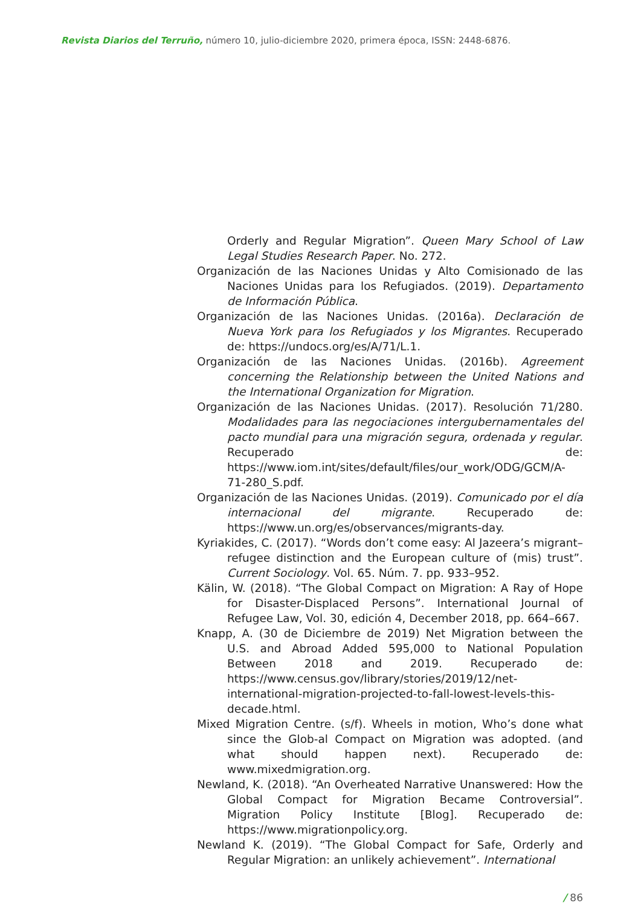Revista Diarios del Terruño, número 10, julio-diciembre 2020, primera época, ISSN: 2448-6876.
Orderly and Regular Migration”. Queen Mary School of Law Legal Studies Research Paper. No. 272.
Organización de las Naciones Unidas y Alto Comisionado de las Naciones Unidas para los Refugiados. (2019). Departamento de Información Pública.
Organización de las Naciones Unidas. (2016a). Declaración de Nueva York para los Refugiados y los Migrantes. Recuperado de: https://undocs.org/es/A/71/L.1.
Organización de las Naciones Unidas. (2016b). Agreement concerning the Relationship between the United Nations and the International Organization for Migration.
Organización de las Naciones Unidas. (2017). Resolución 71/280. Modalidades para las negociaciones intergubernamentales del pacto mundial para una migración segura, ordenada y regular. Recuperado de: https://www.iom.int/sites/default/files/our_work/ODG/GCM/A-71-280_S.pdf.
Organización de las Naciones Unidas. (2019). Comunicado por el día internacional del migrante. Recuperado de: https://www.un.org/es/observances/migrants-day.
Kyriakides, C. (2017). “Words don’t come easy: Al Jazeera’s migrant–refugee distinction and the European culture of (mis) trust”. Current Sociology. Vol. 65. Núm. 7. pp. 933–952.
Kälin, W. (2018). “The Global Compact on Migration: A Ray of Hope for Disaster-Displaced Persons”. International Journal of Refugee Law, Vol. 30, edición 4, December 2018, pp. 664–667.
Knapp, A. (30 de Diciembre de 2019) Net Migration between the U.S. and Abroad Added 595,000 to National Population Between 2018 and 2019. Recuperado de: https://www.census.gov/library/stories/2019/12/net-international-migration-projected-to-fall-lowest-levels-this-decade.html.
Mixed Migration Centre. (s/f). Wheels in motion, Who’s done what since the Glob-al Compact on Migration was adopted. (and what should happen next). Recuperado de: www.mixedmigration.org.
Newland, K. (2018). “An Overheated Narrative Unanswered: How the Global Compact for Migration Became Controversial”. Migration Policy Institute [Blog]. Recuperado de: https://www.migrationpolicy.org.
Newland K. (2019). “The Global Compact for Safe, Orderly and Regular Migration: an unlikely achievement”. International
/ 86